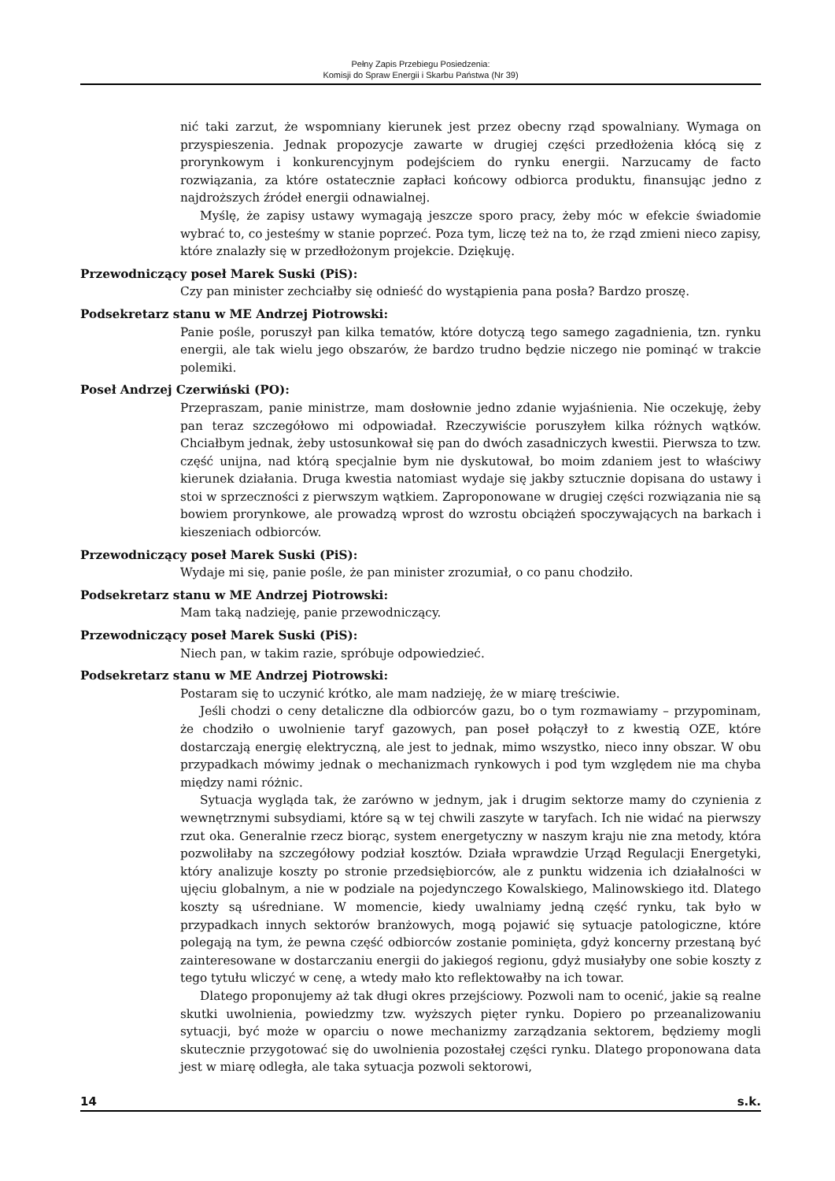Pełny Zapis Przebiegu Posiedzenia:
Komisji do Spraw Energii i Skarbu Państwa (Nr 39)
nić taki zarzut, że wspomniany kierunek jest przez obecny rząd spowalniany. Wymaga on przyspieszenia. Jednak propozycje zawarte w drugiej części przedłożenia kłócą się z prorynkowym i konkurencyjnym podejściem do rynku energii. Narzucamy de facto rozwiązania, za które ostatecznie zapłaci końcowy odbiorca produktu, finansując jedno z najdroższych źródeł energii odnawialnej.
Myślę, że zapisy ustawy wymagają jeszcze sporo pracy, żeby móc w efekcie świadomie wybrać to, co jesteśmy w stanie poprzeć. Poza tym, liczę też na to, że rząd zmieni nieco zapisy, które znalazły się w przedłożonym projekcie. Dziękuję.
Przewodniczący poseł Marek Suski (PiS):
Czy pan minister zechciałby się odnieść do wystąpienia pana posła? Bardzo proszę.
Podsekretarz stanu w ME Andrzej Piotrowski:
Panie pośle, poruszył pan kilka tematów, które dotyczą tego samego zagadnienia, tzn. rynku energii, ale tak wielu jego obszarów, że bardzo trudno będzie niczego nie pominąć w trakcie polemiki.
Poseł Andrzej Czerwiński (PO):
Przepraszam, panie ministrze, mam dosłownie jedno zdanie wyjaśnienia. Nie oczekuję, żeby pan teraz szczegółowo mi odpowiadał. Rzeczywiście poruszyłem kilka różnych wątków. Chciałbym jednak, żeby ustosunkował się pan do dwóch zasadniczych kwestii. Pierwsza to tzw. część unijna, nad którą specjalnie bym nie dyskutował, bo moim zdaniem jest to właściwy kierunek działania. Druga kwestia natomiast wydaje się jakby sztucznie dopisana do ustawy i stoi w sprzeczności z pierwszym wątkiem. Zaproponowane w drugiej części rozwiązania nie są bowiem prorynkowe, ale prowadzą wprost do wzrostu obciążeń spoczywających na barkach i kieszeniach odbiorców.
Przewodniczący poseł Marek Suski (PiS):
Wydaje mi się, panie pośle, że pan minister zrozumiał, o co panu chodziło.
Podsekretarz stanu w ME Andrzej Piotrowski:
Mam taką nadzieję, panie przewodniczący.
Przewodniczący poseł Marek Suski (PiS):
Niech pan, w takim razie, spróbuje odpowiedzieć.
Podsekretarz stanu w ME Andrzej Piotrowski:
Postaram się to uczynić krótko, ale mam nadzieję, że w miarę treściwie.
Jeśli chodzi o ceny detaliczne dla odbiorców gazu, bo o tym rozmawiamy – przypominam, że chodziło o uwolnienie taryf gazowych, pan poseł połączył to z kwestią OZE, które dostarczają energię elektryczną, ale jest to jednak, mimo wszystko, nieco inny obszar. W obu przypadkach mówimy jednak o mechanizmach rynkowych i pod tym względem nie ma chyba między nami różnic.
Sytuacja wygląda tak, że zarówno w jednym, jak i drugim sektorze mamy do czynienia z wewnętrznymi subsydiami, które są w tej chwili zaszyte w taryfach. Ich nie widać na pierwszy rzut oka. Generalnie rzecz biorąc, system energetyczny w naszym kraju nie zna metody, która pozwoliłaby na szczegółowy podział kosztów. Działa wprawdzie Urząd Regulacji Energetyki, który analizuje koszty po stronie przedsiębiorców, ale z punktu widzenia ich działalności w ujęciu globalnym, a nie w podziale na pojedynczego Kowalskiego, Malinowskiego itd. Dlatego koszty są uśredniane. W momencie, kiedy uwalniamy jedną część rynku, tak było w przypadkach innych sektorów branżowych, mogą pojawić się sytuacje patologiczne, które polegają na tym, że pewna część odbiorców zostanie pominięta, gdyż koncerny przestaną być zainteresowane w dostarczaniu energii do jakiegoś regionu, gdyż musiałyby one sobie koszty z tego tytułu wliczyć w cenę, a wtedy mało kto reflektowałby na ich towar.
Dlatego proponujemy aż tak długi okres przejściowy. Pozwoli nam to ocenić, jakie są realne skutki uwolnienia, powiedzmy tzw. wyższych pięter rynku. Dopiero po przeanalizowaniu sytuacji, być może w oparciu o nowe mechanizmy zarządzania sektorem, będziemy mogli skutecznie przygotować się do uwolnienia pozostałej części rynku. Dlatego proponowana data jest w miarę odległa, ale taka sytuacja pozwoli sektorowi,
14 s.k.